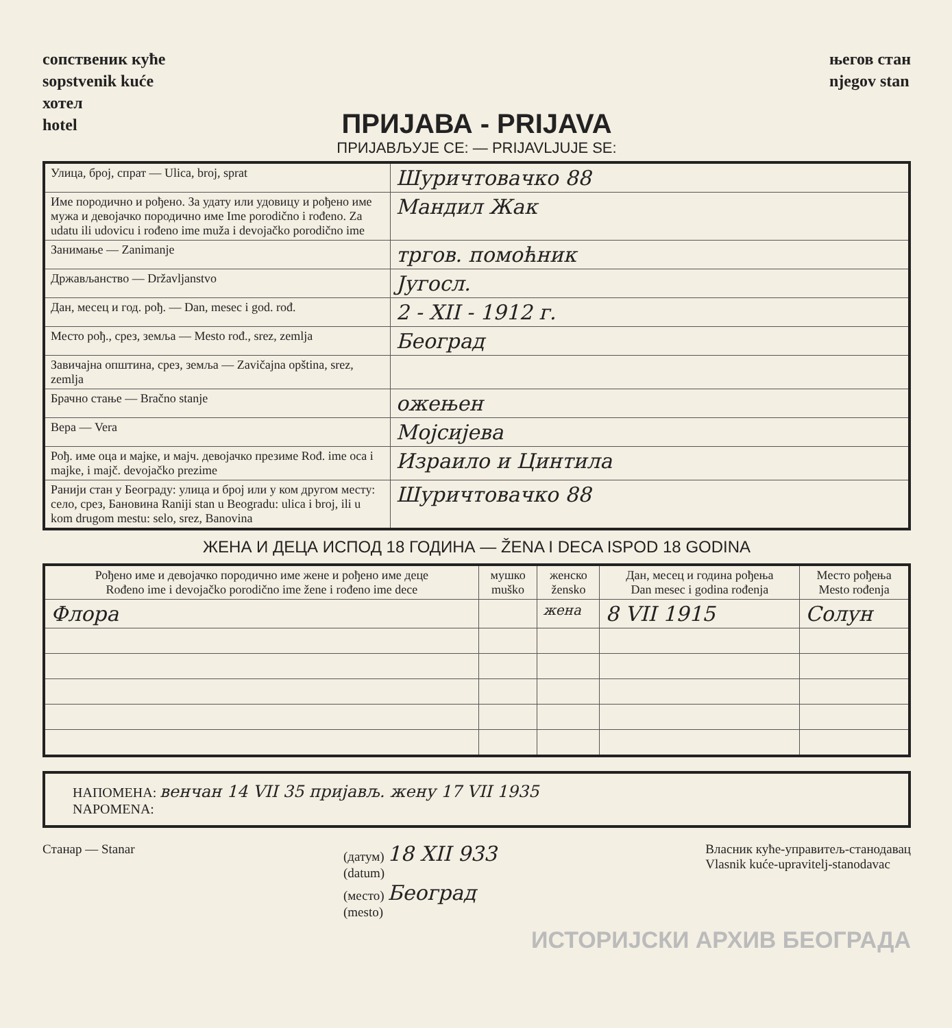сопственик куће
sopstvenik kuće
хотел
hotel
његов стан
njegov stan
ПРИЈАВА - PRIJAVA
ПРИЈАВЉУЈЕ СЕ: — PRIJAVLJUJE SE:
| Улица, број, спрат — Ulica, broj, sprat | Шуричтовачко 88 |
| Име породично и рођено. За удату или удовицу и рођено име мужа и девојачко породично име Ime porodično i rođeno. Za udatu ili udovicu i rođeno ime muža i devojačko porodično ime | Мандил Жак |
| Занимање — Zanimanje | тргов. помоћник |
| Држављанство — Državljanstvo | Југосл. |
| Дан, месец и год. рођ. — Dan, mesec i god. rođ. | 2 - XII - 1912 г. |
| Место рођ., срез, земља — Mesto rođ., srez, zemlja | Београд |
| Завичајна општина, срез, земља — Zavičajna opština, srez, zemlja | |
| Брачно стање — Bračno stanje | ожењен |
| Вера — Vera | Мојсијева |
| Рођ. име оца и мајке, и мајч. девојачко презиме Rođ. ime oca i majke, i majč. devojačko prezime | Израило и Цинтила |
| Ранији стан у Београду: улица и број или у ком другом месту: село, срез, Бановина Raniji stan u Beogradu: ulica i broj, ili u kom drugom mestu: selo, srez, Banovina | Шуричтовачко 88 |
ЖЕНА И ДЕЦА ИСПОД 18 ГОДИНА — ŽENA I DECA ISPOD 18 GODINA
| Рођено име и девојачко породично име жене и рођено име деце Rođeno ime i devojačko porodično ime žene i rođeno ime dece | мушко muško | женско žensko | Дан, месец и година рођења Dan mesec i godina rođenja | Место рођења Mesto rođenja |
| --- | --- | --- | --- | --- |
| Флора | | жена | 8 VII 1915 | Солун |
НАПОМЕНА: венчан 14 VII 35 пријављ. жену 17 VII 1935
NAPOMENA:
Станар — Stanar (датум) 18 XII 933
(datum)
(место) Београд
(mesto)
Власник куће-управитељ-станодавац
Vlasnik kuće-upravitelj-stanodavac
ИСТОРИЈСКИ АРХИВ БЕОГРАДА